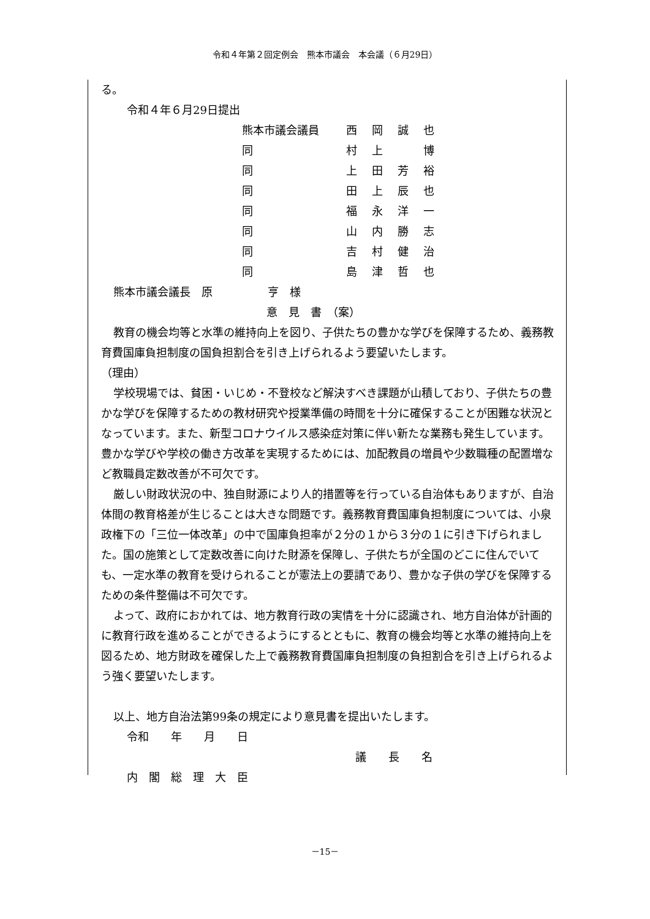令和４年第２回定例会　熊本市議会　本会議（６月29日）
る。
令和４年６月29日提出
| 熊本市議会議員 | 西 | 岡 | 誠 | 也 |
| 同 | 村 | 上 | | 博 |
| 同 | 上 | 田 | 芳 | 裕 |
| 同 | 田 | 上 | 辰 | 也 |
| 同 | 福 | 永 | 洋 | 一 |
| 同 | 山 | 内 | 勝 | 志 |
| 同 | 吉 | 村 | 健 | 治 |
| 同 | 島 | 津 | 哲 | 也 |
熊本市議会議長　原　　　　　亨　様
意　見　書　（案）
教育の機会均等と水準の維持向上を図り、子供たちの豊かな学びを保障するため、義務教育費国庫負担制度の国負担割合を引き上げられるよう要望いたします。
（理由）
学校現場では、貧困・いじめ・不登校など解決すべき課題が山積しており、子供たちの豊かな学びを保障するための教材研究や授業準備の時間を十分に確保することが困難な状況となっています。また、新型コロナウイルス感染症対策に伴い新たな業務も発生しています。豊かな学びや学校の働き方改革を実現するためには、加配教員の増員や少数職種の配置増など教職員定数改善が不可欠です。
厳しい財政状況の中、独自財源により人的措置等を行っている自治体もありますが、自治体間の教育格差が生じることは大きな問題です。義務教育費国庫負担制度については、小泉政権下の「三位一体改革」の中で国庫負担率が２分の１から３分の１に引き下げられました。国の施策として定数改善に向けた財源を保障し、子供たちが全国のどこに住んでいても、一定水準の教育を受けられることが憲法上の要請であり、豊かな子供の学びを保障するための条件整備は不可欠です。
よって、政府におかれては、地方教育行政の実情を十分に認識され、地方自治体が計画的に教育行政を進めることができるようにするとともに、教育の機会均等と水準の維持向上を図るため、地方財政を確保した上で義務教育費国庫負担制度の負担割合を引き上げられるよう強く要望いたします。
以上、地方自治法第99条の規定により意見書を提出いたします。
令和　　年　　月　　日
議　　長　　名
内　閣　総　理　大　臣
－15－